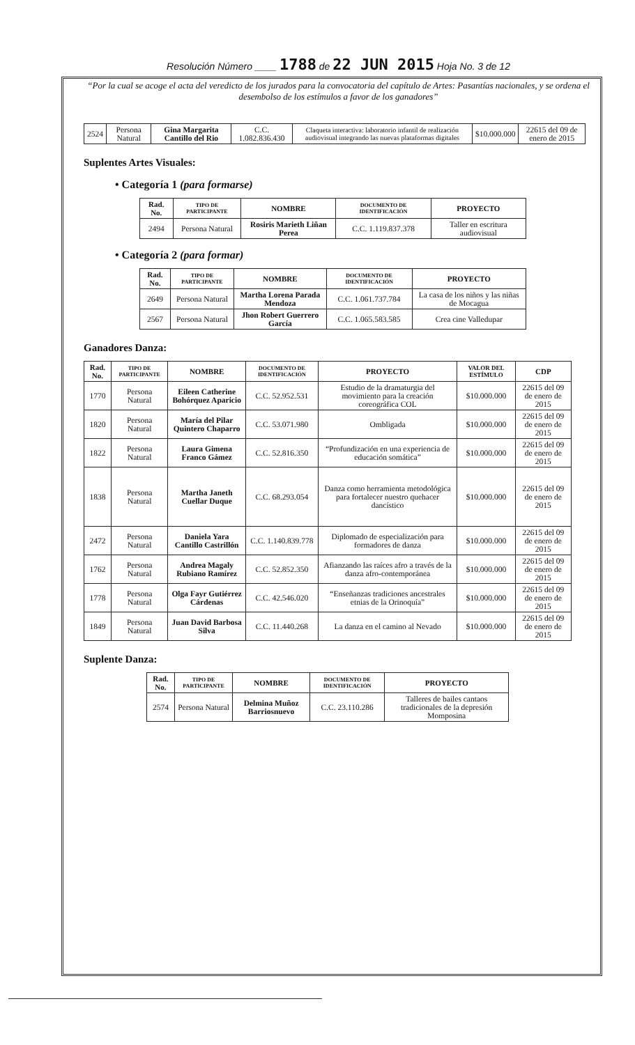Resolución Número ____ 1788 de 22 JUN 2015 Hoja No. 3 de 12
“Por la cual se acoge el acta del veredicto de los jurados para la convocatoria del capítulo de Artes: Pasantías nacionales, y se ordena el desembolso de los estímulos a favor de los ganadores”
| 2524 | Persona Natural | Gina Margarita Cantillo del Rio | C.C. 1.082.836.430 | Claqueta interactiva: laboratorio infantil de realización audiovisual integrando las nuevas plataformas digitales | $10.000.000 | 22615 del 09 de enero de 2015 |
Suplentes Artes Visuales:
• Categoría 1 (para formarse)
| Rad. No. | TIPO DE PARTICIPANTE | NOMBRE | DOCUMENTO DE IDENTIFICACIÓN | PROYECTO |
| --- | --- | --- | --- | --- |
| 2494 | Persona Natural | Rosiris Marieth Liñan Perea | C.C. 1.119.837.378 | Taller en escritura audiovisual |
• Categoría 2 (para formar)
| Rad. No. | TIPO DE PARTICIPANTE | NOMBRE | DOCUMENTO DE IDENTIFICACIÓN | PROYECTO |
| --- | --- | --- | --- | --- |
| 2649 | Persona Natural | Martha Lorena Parada Mendoza | C.C. 1.061.737.784 | La casa de los niños y las niñas de Mocagua |
| 2567 | Persona Natural | Jhon Robert Guerrero García | C.C. 1.065.583.585 | Crea cine Valledupar |
Ganadores Danza:
| Rad. No. | TIPO DE PARTICIPANTE | NOMBRE | DOCUMENTO DE IDENTIFICACIÓN | PROYECTO | VALOR DEL ESTÍMULO | CDP |
| --- | --- | --- | --- | --- | --- | --- |
| 1770 | Persona Natural | Eileen Catherine Bohórquez Aparicio | C.C. 52.952.531 | Estudio de la dramaturgia del movimiento para la creación coreográfica COL | $10.000.000 | 22615 del 09 de enero de 2015 |
| 1820 | Persona Natural | María del Pilar Quintero Chaparro | C.C. 53.071.980 | Ombligada | $10.000.000 | 22615 del 09 de enero de 2015 |
| 1822 | Persona Natural | Laura Gimena Franco Gámez | C.C. 52.816.350 | “Profundización en una experiencia de educación somática” | $10.000.000 | 22615 del 09 de enero de 2015 |
| 1838 | Persona Natural | Martha Janeth Cuellar Duque | C.C. 68.293.054 | Danza como herramienta metodológica para fortalecer nuestro quehacer dancístico | $10.000.000 | 22615 del 09 de enero de 2015 |
| 2472 | Persona Natural | Daniela Yara Cantillo Castrillón | C.C. 1.140.839.778 | Diplomado de especialización para formadores de danza | $10.000.000 | 22615 del 09 de enero de 2015 |
| 1762 | Persona Natural | Andrea Magaly Rubiano Ramírez | C.C. 52.852.350 | Afianzando las raíces afro a través de la danza afro-contemporánea | $10.000.000 | 22615 del 09 de enero de 2015 |
| 1778 | Persona Natural | Olga Fayr Gutiérrez Cárdenas | C.C. 42.546.020 | “Enseñanzas tradiciones ancestrales etnias de la Orinoquía” | $10.000.000 | 22615 del 09 de enero de 2015 |
| 1849 | Persona Natural | Juan David Barbosa Silva | C.C. 11.440.268 | La danza en el camino al Nevado | $10.000.000 | 22615 del 09 de enero de 2015 |
Suplente Danza:
| Rad. No. | TIPO DE PARTICIPANTE | NOMBRE | DOCUMENTO DE IDENTIFICACIÓN | PROYECTO |
| --- | --- | --- | --- | --- |
| 2574 | Persona Natural | Delmina Muñoz Barriosnuevo | C.C. 23.110.286 | Talleres de bailes cantaos tradicionales de la depresión Momposina |